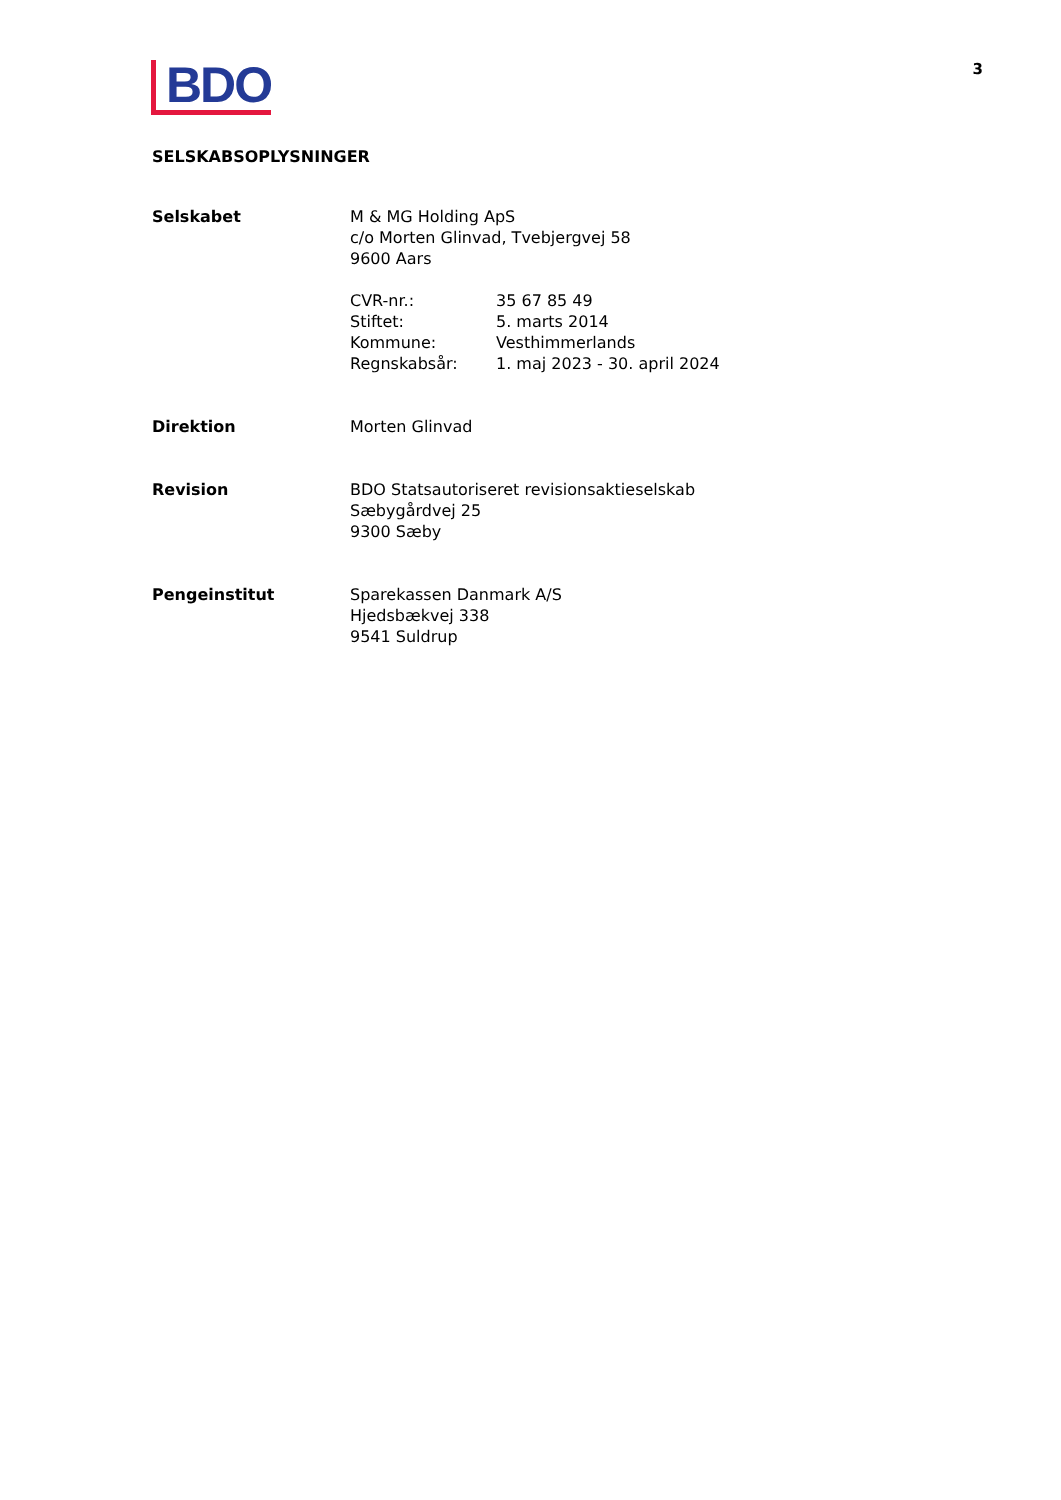BDO
3
SELSKABSOPLYSNINGER
| Selskabet | M & MG Holding ApS c/o Morten Glinvad, Tvebjergvej 58 9600 Aars / CVR-nr.: / 35 67 85 49 / / Stiftet: / 5. marts 2014 / / Kommune: / Vesthimmerlands / / Regnskabsår: / 1. maj 2023 - 30. april 2024 / |
| Direktion | Morten Glinvad |
| Revision | BDO Statsautoriseret revisionsaktieselskab Sæbygårdvej 25 9300 Sæby |
| Pengeinstitut | Sparekassen Danmark A/S Hjedsbækvej 338 9541 Suldrup |